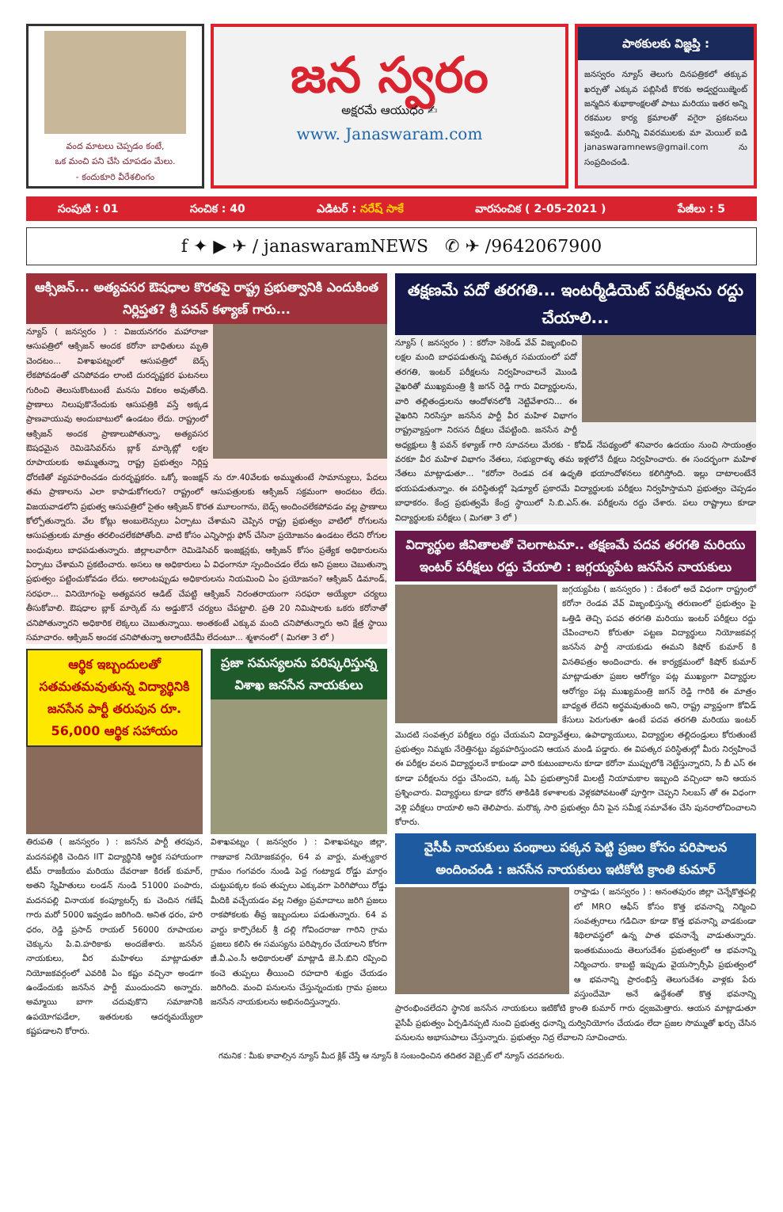వంద మాటలు చెప్పడం కంటే,
ఒక మంచి పని చేసి చూపడం మేలు.
- కందుకూరి వీరేశలింగం
జన స్వరం
అక్షరమే ఆయుధం ✍
www. Janaswaram.com
పాఠకులకు విజ్ఞప్తి :
జనస్వరం న్యూస్ తెలుగు దినపత్రికలో తక్కువ ఖర్చుతో ఎక్కువ పబ్లిసిటీ కొరకు అడ్వర్టయిజ్మెంట్ జన్మదిన శుభాకాంక్షలతో పాటు మరియు ఇతర అన్ని రకముల కార్య క్రమాలతో వగైరా ప్రకటనలు ఇవ్వండి. మరిన్ని వివరములకు మా మెయిల్ ఐడి janaswaramnews@gmail.com ను సంప్రదించండి.
సంపుటి : 01 సంచిక : 40 ఎడిటర్ : నరేష్ సాకే వారసంచిక ( 2-05-2021 ) పేజీలు : 5
f ✦ ▶ ✈ / janaswaramNEWS ✆ ✈ /9642067900
ఆక్సిజన్... అత్యవసర ఔషధాల కొరతపై రాష్ట్ర ప్రభుత్వానికి ఎందుకింత నిర్లిప్తత? శ్రీ పవన్ కళ్యాణ్ గారు...
న్యూస్ ( జనస్వరం ) : విజయనగరం మహారాజా ఆసుపత్రిలో ఆక్సిజన్ అందక కరోనా బాధితులు మృతి చెందటం... విశాఖపట్నంలో ఆసుపత్రిలో బెడ్స్ లేకపోవడంతో చనిపోవడం లాంటి దురదృష్టకర ఘటనలు గురించి తెలుసుకొంటుంటే మనసు వికలం అవుతోంది. ప్రాణాలు నిలుపుకొనేందుకు ఆసుపత్రికి వస్తే అక్కడ ప్రాణవాయువు అందుబాటులో ఉండటం లేదు. రాష్ట్రంలో ఆక్సిజన్ అందక ప్రాణాలుపోతున్నా, అత్యవసర ఔషధమైన రెమిడెసివర్‌ను బ్లాక్ మార్కెట్లో లక్షల రూపాయలకు అమ్ముతున్నా రాష్ట్ర ప్రభుత్వం నిర్లిప్త ధోరణితో వ్యవహరించడం దురదృష్టకరం. ఒక్కో ఇంజక్షన్ ను రూ.40వేలకు అమ్ముతుంటే సామాన్యులు, పేదలు తమ ప్రాణాలను ఎలా కాపాడుకోగలరు? రాష్ట్రంలో ఆసుపత్రులకు ఆక్సిజన్ సక్రమంగా అందటం లేదు. విజయవాడలోని ప్రభుత్వ ఆసుపత్రిలో సైతం ఆక్సిజన్ కొరత మూలంగాను, బెడ్స్ అందించలేకపోవడం వల్ల ప్రాణాలు కోల్పోతున్నారు. వేల కోట్లు అంబులెన్సులు ఏర్పాటు చేశామని చెప్పిన రాష్ట్ర ప్రభుత్వం వాటిలో రోగులను ఆసుపత్రులకు మాత్రం తరలించలేకపోతోంది. వాటి కోసం ఎన్నిసార్లు ఫోన్ చేసినా ప్రయోజనం ఉండటం లేదని రోగుల బంధువులు బాధపడుతున్నారు. జిల్లాలవారీగా రెమిడెసివర్ ఇంజక్షన్లకు, ఆక్సిజన్ కోసం ప్రత్యేక అధికారులను ఏర్పాటు చేశామని ప్రకటించారు. అసలు ఆ అధికారులు ఏ విధంగానూ స్పందించడం లేదు అని ప్రజలు చెబుతున్నా ప్రభుత్వం పట్టించుకోవడం లేదు. అలాంటప్పుడు అధికారులను నియమించి ఏం ప్రయోజనం? ఆక్సిజన్ డిమాండ్, సరఫరా... వినియోగంపై అత్యవసర ఆడిట్ చేపట్టి ఆక్సిజన్ నిరంతరాయంగా సరఫరా అయ్యేలా చర్యలు తీసుకోవాలి. ఔషధాల బ్లాక్ మార్కెట్ ను అడ్డుకొనే చర్యలు చేపట్టాలి. ప్రతి 20 నిమిషాలకు ఒకరు కరోనాతో చనిపోతున్నారని అధికారిక లెక్కలు చెబుతున్నాయి. అంతకంటే ఎక్కువ మంది చనిపోతున్నారు అని క్షేత్ర స్థాయి సమాచారం. ఆక్సిజన్ అందక చనిపోతున్నా అలాంటిదేమీ లేదంటూ... శ్మశానంలో ( మిగతా 3 లో )
ఆర్థిక ఇబ్బందులతో సతమతమవుతున్న విద్యార్థినికి జనసేన పార్టీ తరుపున రూ. 56,000 ఆర్థిక సహాయం
తిరుపతి ( జనస్వరం ) : జనసేన పార్టీ తరపున, మదనపల్లికి చెందిన IIT విద్యార్థినికి ఆర్థిక సహాయంగా టీమ్ రాజకీయం మరియు దేవరాజా కిరణ్ కుమార్, అతని స్నేహితులు లండన్ నుండి 51000 పంపారు, మదనపల్లి వినాయక కంప్యూటర్స్ కు చెందిన గణేష్ గారు మరో 5000 ఇవ్వడం జరిగింది. అనిత ధరం, హరి ధరం, రెడ్డి ప్రసాద్ రాయల్ 56000 రూపాయల చెక్కును పి.వి.హరికాకు అందజేశారు. జనసేన నాయకులు, వీర మహిళలు మాట్లాడుతూ నియోజకవర్గంలో ఎవరికి ఏం కష్టం వచ్చినా అండగా ఉండేందుకు జనసేన పార్టీ ముందుందని అన్నారు. అమ్మాయి బాగా చదువుకొని సమాజానికి ఉపయోగపడేలా, ఇతరులకు ఆదర్శమయ్యేలా కష్టపడాలని కోరారు.
ప్రజా సమస్యలను పరిష్కరిస్తున్న విశాఖ జనసేన నాయకులు
విశాఖపట్నం ( జనస్వరం ) : విశాఖపట్నం జిల్లా, గాజువాక నియోజకవర్గం, 64 వ వార్డు, మత్స్యకార గ్రామం గంగవరం నుండి పెద్ద గంట్యాడ రోడ్డు మార్గం చుట్టుపక్కల కంప తుప్పలు ఎక్కువగా పెరిగిపోయి రోడ్డు మీదికి వచ్చేయడం వల్ల నిత్యం ప్రమాదాలు జరిగి ప్రజలు రాకపోకలకు తీవ్ర ఇబ్బందులు పడుతున్నారు. 64 వ వార్డు కార్పొరేటర్ శ్రీ దల్లి గోవిందరాజు గారిని గ్రామ ప్రజలు కలిసి ఈ సమస్యను పరిష్కారం చేయాలని కోరగా జీ.వీ.ఎం.సీ అధికారులతో మాట్లాడి జె.సి.బిని రప్పించి కంచె తుప్పలు తీయించి రహదారి శుభ్రం చేయడం జరిగింది. మంచి పనులను చేస్తున్నందుకు గ్రామ ప్రజలు జనసేన నాయకులను అభినందిస్తున్నారు.
తక్షణమే పదో తరగతి... ఇంటర్మీడియెట్ పరీక్షలను రద్దు చేయాలి...
న్యూస్ ( జనస్వరం ) : కరోనా సెకెండ్ వేవ్ విజృంభించి లక్షల మంది బాధపడుతున్న విపత్కర సమయంలో పదో తరగతి, ఇంటర్ పరీక్షలను నిర్వహించాలనే మొండి వైఖరితో ముఖ్యమంత్రి శ్రీ జగన్ రెడ్డి గారు విద్యార్థులను, వారి తల్లితండ్రులను ఆందోళనలోకి నెట్టివేశారని... ఈ వైఖరిని నిరసిస్తూ జనసేన పార్టీ వీర మహిళ విభాగం రాష్ట్రవ్యాప్తంగా నిరసన దీక్షలు చేపట్టింది. జనసేన పార్టీ అధ్యక్షులు శ్రీ పవన్ కళ్యాణ్ గారి సూచనలు మేరకు - కోవిడ్ నేపథ్యంలో శనివారం ఉదయం నుంచి సాయంత్రం వరకూ వీర మహిళ విభాగం నేతలు, సభ్యురాళ్ళు తమ ఇళ్లలోనే దీక్షలు నిర్వహించారు. ఈ సందర్భంగా మహిళ నేతలు మాట్లాడుతూ... "కరోనా రెండవ దశ ఉధృతి భయాందోళనలు కలిగిస్తోంది. ఇల్లు దాటాలంటేనే భయపడుతున్నాం. ఈ పరిస్థితుల్లో షెడ్యూల్ ప్రకారమే విద్యార్థులకు పరీక్షలు నిర్వహిస్తామని ప్రభుత్వం చెప్పడం బాధాకరం. కేంద్ర ప్రభుత్వమే కేంద్ర స్థాయిలో సి.బి.ఎస్.ఈ. పరీక్షలను రద్దు చేశారు. పలు రాష్ట్రాలు కూడా విద్యార్థులకు పరీక్షలు ( మిగతా 3 లో )
విద్యార్థుల జీవితాలతో చెలగాటమా.. తక్షణమే పదవ తరగతి మరియు ఇంటర్ పరీక్షలు రద్దు చేయాలి : జగ్గయ్యపేట జనసేన నాయకులు
జగ్గయ్యపేట ( జనస్వరం ) : దేశంలో అదే విధంగా రాష్ట్రంలో కరోనా రెండవ వేవ్ విజృంభిస్తున్న తరుణంలో ప్రభుత్వం పై ఒత్తిడి తెచ్చి పదవ తరగతి మరియు ఇంటర్ పరీక్షలు రద్దు చేపించాలని కోరుతూ పట్టణ విద్యార్థులు నియోజకవర్గ జనసేన పార్టీ నాయకుడు ఈమని కిషోర్ కుమార్ కి వినతిపత్రం అందించారు. ఈ కార్యక్రమంలో కిషోర్ కుమార్ మాట్లాడుతూ ప్రజల ఆరోగ్యం పట్ల ముఖ్యంగా విద్యార్థుల ఆరోగ్యం పట్ల ముఖ్యమంత్రి జగన్ రెడ్డి గారికి ఈ మాత్రం బాధ్యత లేదని అర్థమవుతుంది అని, రాష్ట్ర వ్యాప్తంగా కోవిడ్ కేసులు పెరుగుతూ ఉంటే పదవ తరగతి మరియు ఇంటర్ మొదటి సంవత్సర పరీక్షలు రద్దు చేయమని విద్యావేత్తలు, ఉపాధ్యాయులు, విద్యార్థుల తల్లిదండ్రులు కోరుతుంటే ప్రభుత్వం నిమ్మకు నేరెత్తినట్టు వ్యవహరిస్తుందని ఆయన మండి పడ్డారు. ఈ విపత్కర పరిస్థితుల్లో మీరు నిర్వహించే ఈ పరీక్షల వలన విద్యార్థులనే కాకుండా వారి కుటుంబాలను కూడా కరోనా ముప్పులోకి నెట్టేస్తున్నారని, సీ బీ ఎస్ ఈ కూడా పరీక్షలను రద్దు చేసిందని, ఒక్క ఏపి ప్రభుత్వానికే మిలట్రీ నియామకాల ఇబ్బంది వచ్చిందా అని ఆయన ప్రశ్నించారు. విద్యార్థులు కూడా కరోన తాకిడికి కళాశాలకు వెళ్లకపోవటంతో పూర్తిగా చెప్పని సిలబస్ తో ఈ విధంగా వెళ్లి పరీక్షలు రాయాలి అని తెలిపారు. మరొక్క సారి ప్రభుత్వం దీని పైన సమీక్ష సమావేశం చేసి పునరాలోచించాలని కోరారు.
వైసీపీ నాయకులు పంథాలు పక్కన పెట్టి ప్రజల కోసం పరిపాలన అందించండి : జనసేన నాయకులు ఇటికోటి క్రాంతి కుమార్
రాప్తాడు ( జనస్వరం ) : అనంతపురం జిల్లా చెన్నేకొత్తపల్లి లో MRO ఆఫీస్ కోసం కొత్త భవనాన్ని నిర్మించి సంవత్సరాలు గడిచినా కూడా కొత్త భవనాన్ని వాడకుండా శిథిలావస్థలో ఉన్న పాత భవనాన్నే వాడుతున్నారు. ఇంతకుముందు తెలుగుదేశం ప్రభుత్వంలో ఆ భవనాన్ని నిర్మించారు. కాబట్టి ఇప్పుడు వైయస్సార్సీపి ప్రభుత్వంలో ఆ భవనాన్ని ప్రారంభిస్తే తెలుగుదేశం వాళ్లకు పేరు వస్తుందేమో అనే ఉద్దేశంతో కొత్త భవనాన్ని ప్రారంభించలేదని స్థానిక జనసేన నాయకులు ఇటికోటి క్రాంతి కుమార్ గారు ధ్వజమెత్తారు. ఆయన మాట్లాడుతూ వైసీపీ ప్రభుత్వం ఏర్పడినప్పటి నుంచి ప్రభుత్వ ధనాన్ని దుర్వినియోగం చేయడం లేదా ప్రజల సొమ్ముతో ఖర్చు చేసిన పనులను అభాసుపాలు చేస్తున్నారు. ప్రభుత్వం నిద్ర లేవాలని సూచించారు.
గమనిక : మీకు కావాల్సిన న్యూస్ మీద క్లిక్ చేస్తే ఆ న్యూస్ కి సంబంధించిన తదితర వెబ్సైట్ లో న్యూస్ చదవగలరు.